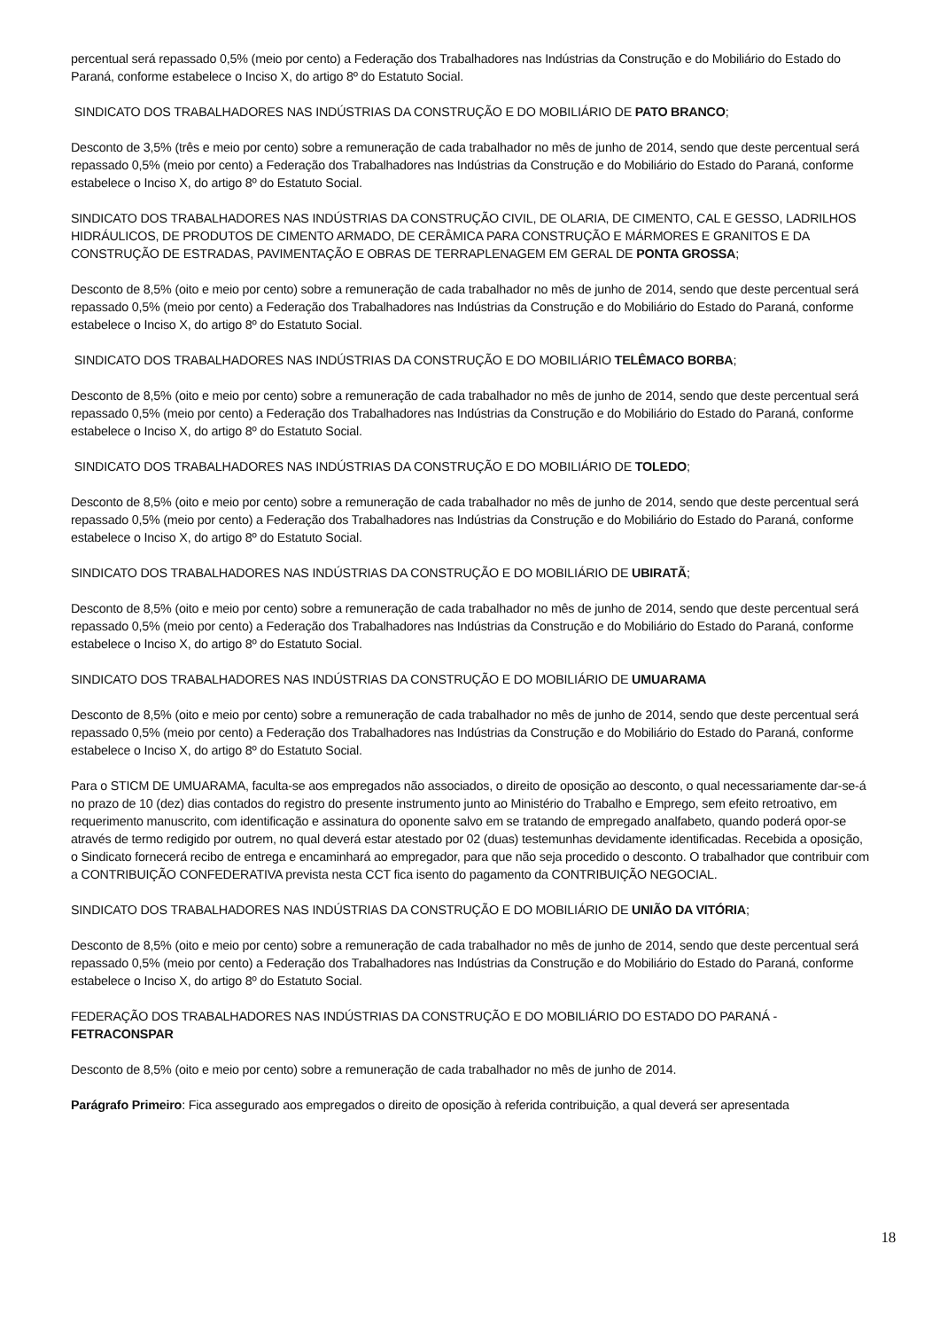percentual será repassado 0,5% (meio por cento) a Federação dos Trabalhadores nas Indústrias da Construção e do Mobiliário do Estado do Paraná, conforme estabelece o Inciso X, do artigo 8º do Estatuto Social.
SINDICATO DOS TRABALHADORES NAS INDÚSTRIAS DA CONSTRUÇÃO E DO MOBILIÁRIO DE PATO BRANCO;
Desconto de 3,5% (três e meio por cento) sobre a remuneração de cada trabalhador no mês de junho de 2014, sendo que deste percentual será repassado 0,5% (meio por cento) a Federação dos Trabalhadores nas Indústrias da Construção e do Mobiliário do Estado do Paraná, conforme estabelece o Inciso X, do artigo 8º do Estatuto Social.
SINDICATO DOS TRABALHADORES NAS INDÚSTRIAS DA CONSTRUÇÃO CIVIL, DE OLARIA, DE CIMENTO, CAL E GESSO, LADRILHOS HIDRÁULICOS, DE PRODUTOS DE CIMENTO ARMADO, DE CERÂMICA PARA CONSTRUÇÃO E MÁRMORES E GRANITOS E DA CONSTRUÇÃO DE ESTRADAS, PAVIMENTAÇÃO E OBRAS DE TERRAPLENAGEM EM GERAL DE PONTA GROSSA;
Desconto de 8,5% (oito e meio por cento) sobre a remuneração de cada trabalhador no mês de junho de 2014, sendo que deste percentual será repassado 0,5% (meio por cento) a Federação dos Trabalhadores nas Indústrias da Construção e do Mobiliário do Estado do Paraná, conforme estabelece o Inciso X, do artigo 8º do Estatuto Social.
SINDICATO DOS TRABALHADORES NAS INDÚSTRIAS DA CONSTRUÇÃO E DO MOBILIÁRIO TELÊMACO BORBA;
Desconto de 8,5% (oito e meio por cento) sobre a remuneração de cada trabalhador no mês de junho de 2014, sendo que deste percentual será repassado 0,5% (meio por cento) a Federação dos Trabalhadores nas Indústrias da Construção e do Mobiliário do Estado do Paraná, conforme estabelece o Inciso X, do artigo 8º do Estatuto Social.
SINDICATO DOS TRABALHADORES NAS INDÚSTRIAS DA CONSTRUÇÃO E DO MOBILIÁRIO DE TOLEDO;
Desconto de 8,5% (oito e meio por cento) sobre a remuneração de cada trabalhador no mês de junho de 2014, sendo que deste percentual será repassado 0,5% (meio por cento) a Federação dos Trabalhadores nas Indústrias da Construção e do Mobiliário do Estado do Paraná, conforme estabelece o Inciso X, do artigo 8º do Estatuto Social.
SINDICATO DOS TRABALHADORES NAS INDÚSTRIAS DA CONSTRUÇÃO E DO MOBILIÁRIO DE UBIRATÃ;
Desconto de 8,5% (oito e meio por cento) sobre a remuneração de cada trabalhador no mês de junho de 2014, sendo que deste percentual será repassado 0,5% (meio por cento) a Federação dos Trabalhadores nas Indústrias da Construção e do Mobiliário do Estado do Paraná, conforme estabelece o Inciso X, do artigo 8º do Estatuto Social.
SINDICATO DOS TRABALHADORES NAS INDÚSTRIAS DA CONSTRUÇÃO E DO MOBILIÁRIO DE UMUARAMA
Desconto de 8,5% (oito e meio por cento) sobre a remuneração de cada trabalhador no mês de junho de 2014, sendo que deste percentual será repassado 0,5% (meio por cento) a Federação dos Trabalhadores nas Indústrias da Construção e do Mobiliário do Estado do Paraná, conforme estabelece o Inciso X, do artigo 8º do Estatuto Social.
Para o STICM DE UMUARAMA, faculta-se aos empregados não associados, o direito de oposição ao desconto, o qual necessariamente dar-se-á no prazo de 10 (dez) dias contados do registro do presente instrumento junto ao Ministério do Trabalho e Emprego, sem efeito retroativo, em requerimento manuscrito, com identificação e assinatura do oponente salvo em se tratando de empregado analfabeto, quando poderá opor-se através de termo redigido por outrem, no qual deverá estar atestado por 02 (duas) testemunhas devidamente identificadas. Recebida a oposição, o Sindicato fornecerá recibo de entrega e encaminhará ao empregador, para que não seja procedido o desconto. O trabalhador que contribuir com a CONTRIBUIÇÃO CONFEDERATIVA prevista nesta CCT fica isento do pagamento da CONTRIBUIÇÃO NEGOCIAL.
SINDICATO DOS TRABALHADORES NAS INDÚSTRIAS DA CONSTRUÇÃO E DO MOBILIÁRIO DE UNIÃO DA VITÓRIA;
Desconto de 8,5% (oito e meio por cento) sobre a remuneração de cada trabalhador no mês de junho de 2014, sendo que deste percentual será repassado 0,5% (meio por cento) a Federação dos Trabalhadores nas Indústrias da Construção e do Mobiliário do Estado do Paraná, conforme estabelece o Inciso X, do artigo 8º do Estatuto Social.
FEDERAÇÃO DOS TRABALHADORES NAS INDÚSTRIAS DA CONSTRUÇÃO E DO MOBILIÁRIO DO ESTADO DO PARANÁ - FETRACONSPAR
Desconto de 8,5% (oito e meio por cento) sobre a remuneração de cada trabalhador no mês de junho de 2014.
Parágrafo Primeiro: Fica assegurado aos empregados o direito de oposição à referida contribuição, a qual deverá ser apresentada
18